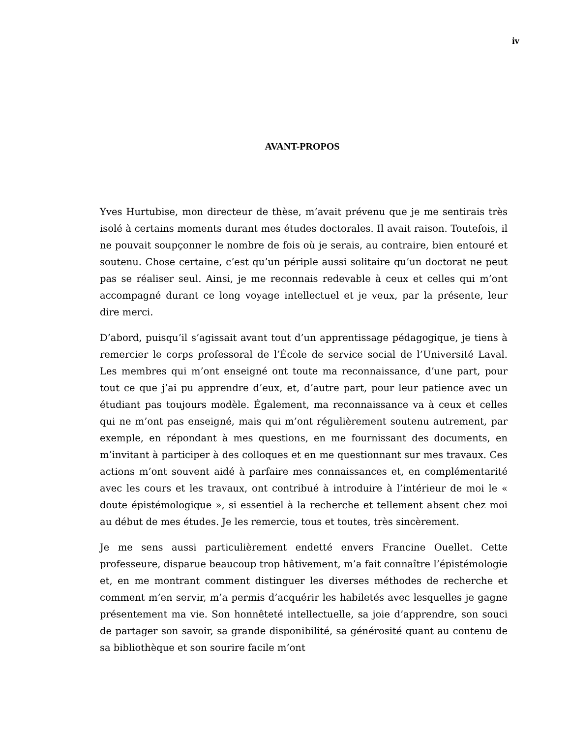iv
AVANT-PROPOS
Yves Hurtubise, mon directeur de thèse, m’avait prévenu que je me sentirais très isolé à certains moments durant mes études doctorales. Il avait raison. Toutefois, il ne pouvait soupçonner le nombre de fois où je serais, au contraire, bien entouré et soutenu. Chose certaine, c’est qu’un périple aussi solitaire qu’un doctorat ne peut pas se réaliser seul. Ainsi, je me reconnais redevable à ceux et celles qui m’ont accompagné durant ce long voyage intellectuel et je veux, par la présente, leur dire merci.
D’abord, puisqu’il s’agissait avant tout d’un apprentissage pédagogique, je tiens à remercier le corps professoral de l’École de service social de l’Université Laval. Les membres qui m’ont enseigné ont toute ma reconnaissance, d’une part, pour tout ce que j’ai pu apprendre d’eux, et, d’autre part, pour leur patience avec un étudiant pas toujours modèle. Également, ma reconnaissance va à ceux et celles qui ne m’ont pas enseigné, mais qui m’ont régulièrement soutenu autrement, par exemple, en répondant à mes questions, en me fournissant des documents, en m’invitant à participer à des colloques et en me questionnant sur mes travaux. Ces actions m’ont souvent aidé à parfaire mes connaissances et, en complémentarité avec les cours et les travaux, ont contribué à introduire à l’intérieur de moi le « doute épistémologique », si essentiel à la recherche et tellement absent chez moi au début de mes études. Je les remercie, tous et toutes, très sincèrement.
Je me sens aussi particulièrement endetté envers Francine Ouellet. Cette professeure, disparue beaucoup trop hâtivement, m’a fait connaître l’épistémologie et, en me montrant comment distinguer les diverses méthodes de recherche et comment m’en servir, m’a permis d’acquérir les habiletés avec lesquelles je gagne présentement ma vie. Son honnêteté intellectuelle, sa joie d’apprendre, son souci de partager son savoir, sa grande disponibilité, sa générosité quant au contenu de sa bibliothèque et son sourire facile m’ont